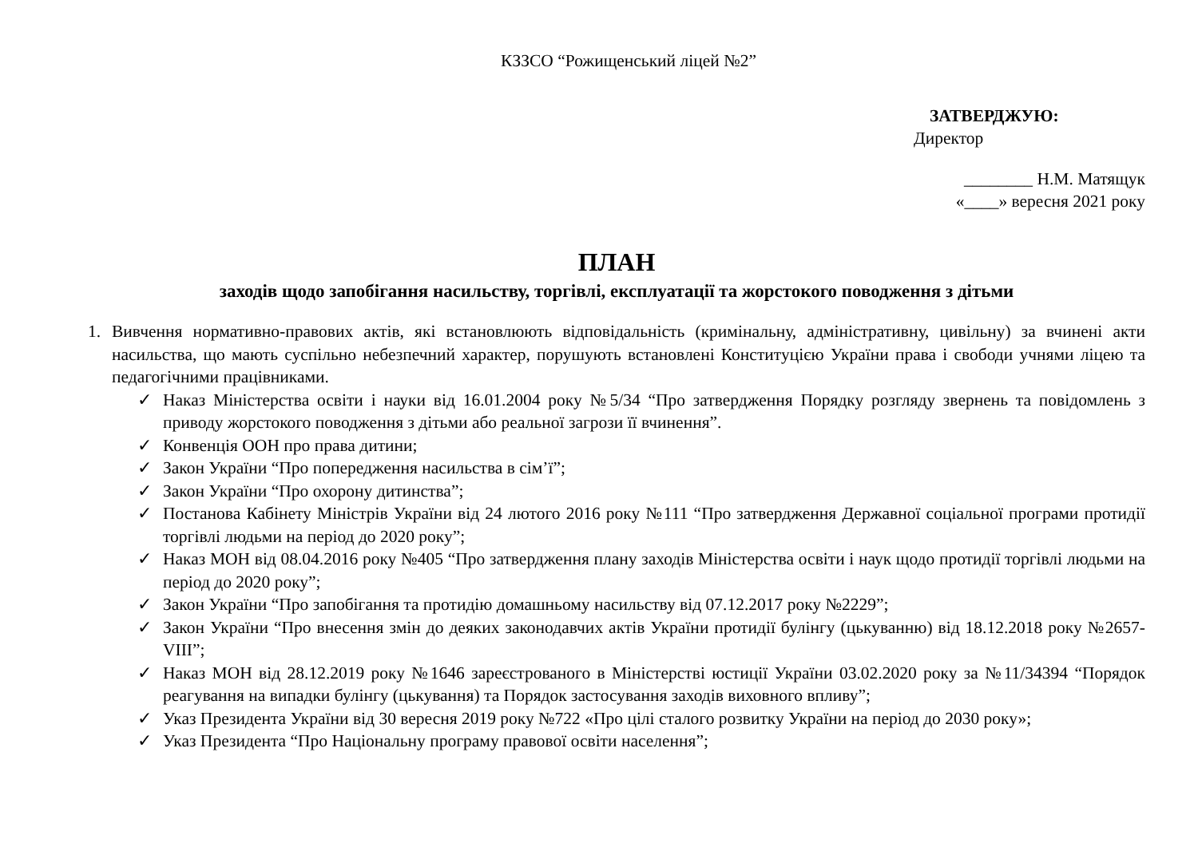КЗЗСО “Рожищенський ліцей №2”
ЗАТВЕРДЖУЮ:
Директор
________ Н.М. Матящук
«____» вересня 2021 року
ПЛАН
заходів щодо запобігання насильству, торгівлі, експлуатації та жорстокого поводження з дітьми
1. Вивчення нормативно-правових актів, які встановлюють відповідальність (кримінальну, адміністративну, цивільну) за вчинені акти насильства, що мають суспільно небезпечний характер, порушують встановлені Конституцією України права і свободи учнями ліцею та педагогічними працівниками.
✓ Наказ Міністерства освіти і науки від 16.01.2004 року №5/34 “Про затвердження Порядку розгляду звернень та повідомлень з приводу жорстокого поводження з дітьми або реальної загрози її вчинення”.
✓ Конвенція ООН про права дитини;
✓ Закон України “Про попередження насильства в сім’ї”;
✓ Закон України “Про охорону дитинства”;
✓ Постанова Кабінету Міністрів України від 24 лютого 2016 року №111 “Про затвердження Державної соціальної програми протидії торгівлі людьми на період до 2020 року”;
✓ Наказ МОН від 08.04.2016 року №405 “Про затвердження плану заходів Міністерства освіти і наук щодо протидії торгівлі людьми на період до 2020 року”;
✓ Закон України “Про запобігання та протидію домашньому насильству від 07.12.2017 року №2229”;
✓ Закон України “Про внесення змін до деяких законодавчих актів України протидії булінгу (цькуванню) від 18.12.2018 року №2657-VIII”;
✓ Наказ МОН від 28.12.2019 року №1646 зареєстрованого в Міністерстві юстиції України 03.02.2020 року за №11/34394 “Порядок реагування на випадки булінгу (цькування) та Порядок застосування заходів виховного впливу”;
✓ Указ Президента України від 30 вересня 2019 року №722 «Про цілі сталого розвитку України на період до 2030 року»;
✓ Указ Президента “Про Національну програму правової освіти населення”;